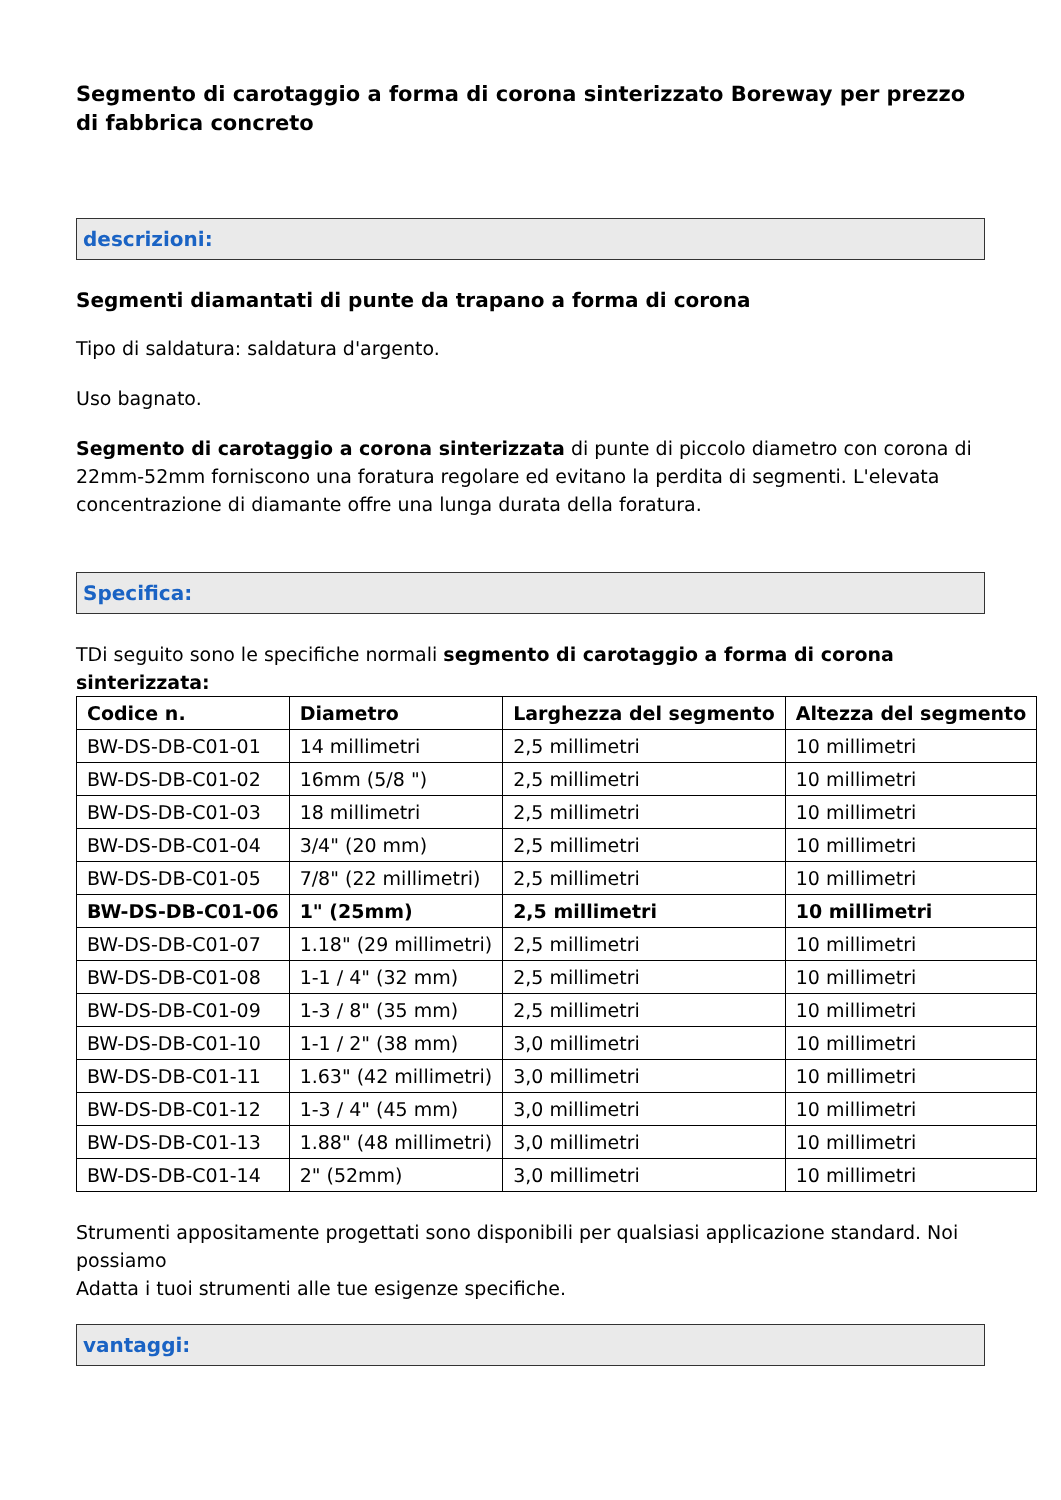Segmento di carotaggio a forma di corona sinterizzato Boreway per prezzo di fabbrica concreto
descrizioni:
Segmenti diamantati di punte da trapano a forma di corona
Tipo di saldatura: saldatura d'argento.
Uso bagnato.
Segmento di carotaggio a corona sinterizzata di punte di piccolo diametro con corona di 22mm-52mm forniscono una foratura regolare ed evitano la perdita di segmenti. L'elevata concentrazione di diamante offre una lunga durata della foratura.
Specifica:
TDi seguito sono le specifiche normali segmento di carotaggio a forma di corona sinterizzata:
| Codice n. | Diametro | Larghezza del segmento | Altezza del segmento |
| --- | --- | --- | --- |
| BW-DS-DB-C01-01 | 14 millimetri | 2,5 millimetri | 10 millimetri |
| BW-DS-DB-C01-02 | 16mm (5/8 ") | 2,5 millimetri | 10 millimetri |
| BW-DS-DB-C01-03 | 18 millimetri | 2,5 millimetri | 10 millimetri |
| BW-DS-DB-C01-04 | 3/4" (20 mm) | 2,5 millimetri | 10 millimetri |
| BW-DS-DB-C01-05 | 7/8" (22 millimetri) | 2,5 millimetri | 10 millimetri |
| BW-DS-DB-C01-06 | 1" (25mm) | 2,5 millimetri | 10 millimetri |
| BW-DS-DB-C01-07 | 1.18" (29 millimetri) | 2,5 millimetri | 10 millimetri |
| BW-DS-DB-C01-08 | 1-1 / 4" (32 mm) | 2,5 millimetri | 10 millimetri |
| BW-DS-DB-C01-09 | 1-3 / 8" (35 mm) | 2,5 millimetri | 10 millimetri |
| BW-DS-DB-C01-10 | 1-1 / 2" (38 mm) | 3,0 millimetri | 10 millimetri |
| BW-DS-DB-C01-11 | 1.63" (42 millimetri) | 3,0 millimetri | 10 millimetri |
| BW-DS-DB-C01-12 | 1-3 / 4" (45 mm) | 3,0 millimetri | 10 millimetri |
| BW-DS-DB-C01-13 | 1.88" (48 millimetri) | 3,0 millimetri | 10 millimetri |
| BW-DS-DB-C01-14 | 2" (52mm) | 3,0 millimetri | 10 millimetri |
Strumenti appositamente progettati sono disponibili per qualsiasi applicazione standard. Noi possiamo
Adatta i tuoi strumenti alle tue esigenze specifiche.
vantaggi: